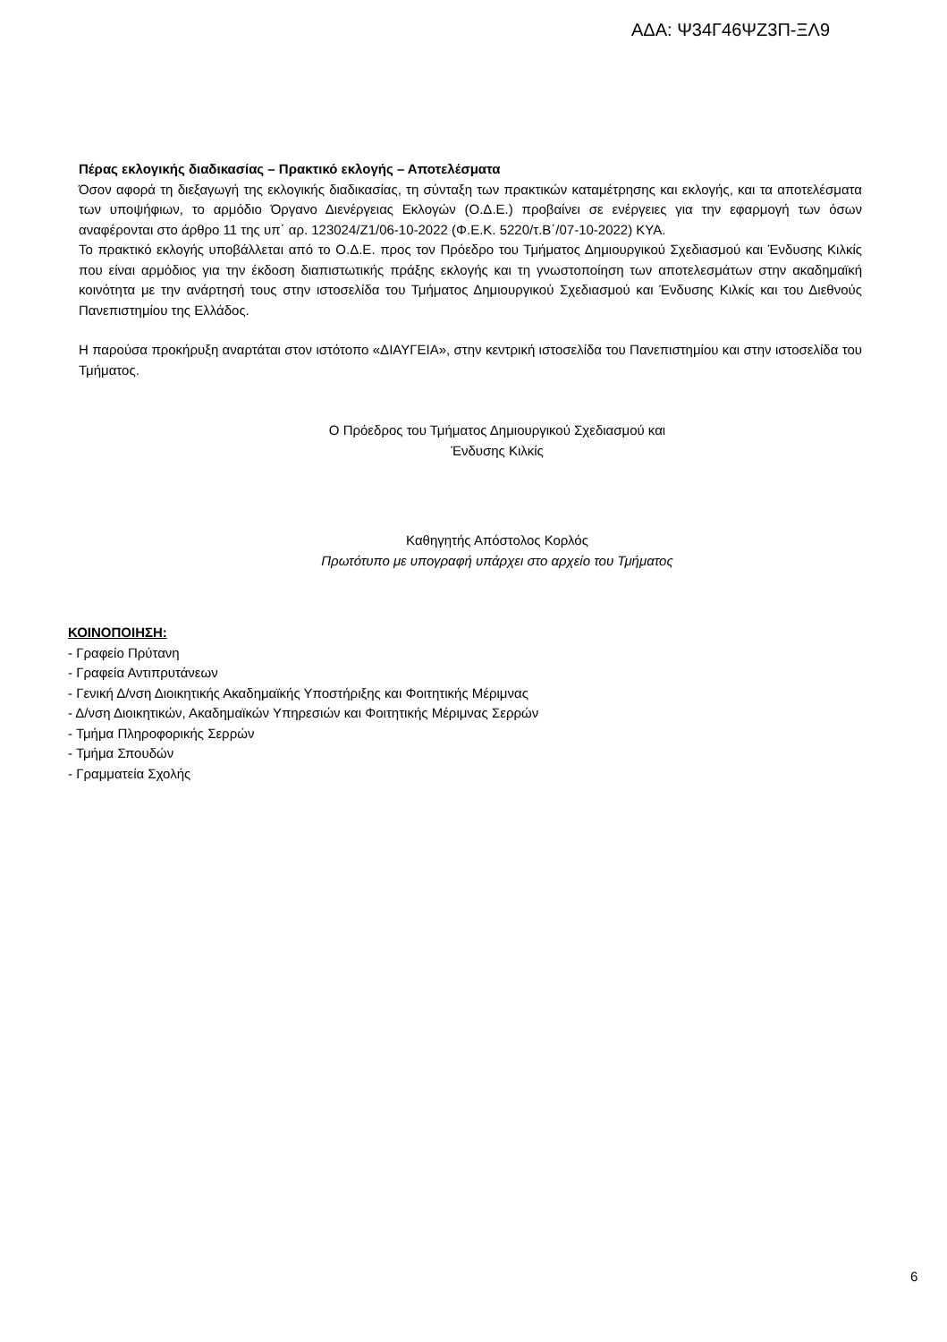ΑΔΑ: Ψ34Γ46ΨΖ3Π-ΞΛ9
Πέρας εκλογικής διαδικασίας – Πρακτικό εκλογής – Αποτελέσματα
Όσον αφορά τη διεξαγωγή της εκλογικής διαδικασίας, τη σύνταξη των πρακτικών καταμέτρησης και εκλογής, και τα αποτελέσματα των υποψήφιων, το αρμόδιο Όργανο Διενέργειας Εκλογών (Ο.Δ.Ε.) προβαίνει σε ενέργειες για την εφαρμογή των όσων αναφέρονται στο άρθρο 11 της υπ΄ αρ. 123024/Ζ1/06-10-2022 (Φ.Ε.Κ. 5220/τ.Β΄/07-10-2022) ΚΥΑ.
Το πρακτικό εκλογής υποβάλλεται από το Ο.Δ.Ε. προς τον Πρόεδρο του Τμήματος Δημιουργικού Σχεδιασμού και Ένδυσης Κιλκίς που είναι αρμόδιος για την έκδοση διαπιστωτικής πράξης εκλογής και τη γνωστοποίηση των αποτελεσμάτων στην ακαδημαϊκή κοινότητα με την ανάρτησή τους στην ιστοσελίδα του Τμήματος Δημιουργικού Σχεδιασμού και Ένδυσης Κιλκίς και του Διεθνούς Πανεπιστημίου της Ελλάδος.
Η παρούσα προκήρυξη αναρτάται στον ιστότοπο «ΔΙΑΥΓΕΙΑ», στην κεντρική ιστοσελίδα του Πανεπιστημίου και στην ιστοσελίδα του Τμήματος.
Ο Πρόεδρος του Τμήματος Δημιουργικού Σχεδιασμού και
Ένδυσης Κιλκίς
Καθηγητής Απόστολος Κορλός
Πρωτότυπο με υπογραφή υπάρχει στο αρχείο του Τμήματος
ΚΟΙΝΟΠΟΙΗΣΗ:
- Γραφείο Πρύτανη
- Γραφεία Αντιπρυτάνεων
- Γενική Δ/νση Διοικητικής Ακαδημαϊκής Υποστήριξης και Φοιτητικής Μέριμνας
- Δ/νση Διοικητικών, Ακαδημαϊκών Υπηρεσιών και Φοιτητικής Μέριμνας Σερρών
- Τμήμα Πληροφορικής Σερρών
- Τμήμα Σπουδών
- Γραμματεία Σχολής
6